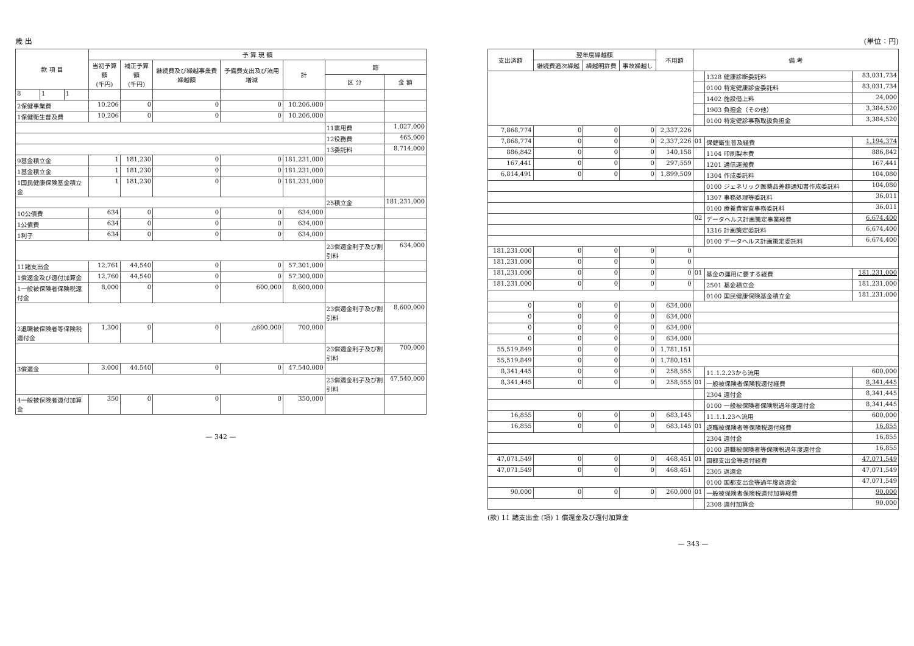歳 出
| 款 項 目 | | | 予 算 現 額 | | | | | | |
| --- | --- | --- | --- | --- | --- | --- | --- | --- | --- |
| | | | 当初予算額 (千円) | 補正予算額 (千円) | 継続費及び繰越事業費繰越額 | 予備費支出及び流用増減 | 計 | 節 | |
| | | | | | | | | 区 分 | 金 額 |
| 8 | 1 | 1 | | | | | | | |
| 2保健事業費 | | | 10,206 | 0 | 0 | 0 | 10,206,000 | | |
| 1保健衛生普及費 | | | 10,206 | 0 | 0 | 0 | 10,206,000 | | |
| | | | | | | | | 11需用費 | 1,027,000 |
| | | | | | | | | 12役務費 | 465,000 |
| | | | | | | | | 13委託料 | 8,714,000 |
| 9基金積立金 | | | 1 | 181,230 | 0 | 0 | 181,231,000 | | |
| 1基金積立金 | | | 1 | 181,230 | 0 | 0 | 181,231,000 | | |
| 1国民健康保険基金積立金 | | | 1 | 181,230 | 0 | 0 | 181,231,000 | | |
| | | | | | | | | 25積立金 | 181,231,000 |
| 10公債費 | | | 634 | 0 | 0 | 0 | 634,000 | | |
| 1公債費 | | | 634 | 0 | 0 | 0 | 634,000 | | |
| 1利子 | | | 634 | 0 | 0 | 0 | 634,000 | | |
| | | | | | | | | 23償還金利子及び割引料 | 634,000 |
| 11諸支出金 | | | 12,761 | 44,540 | 0 | 0 | 57,301,000 | | |
| 1償還金及び還付加算金 | | | 12,760 | 44,540 | 0 | 0 | 57,300,000 | | |
| 1一般被保険者保険税還付金 | | | 8,000 | 0 | 0 | 600,000 | 8,600,000 | | |
| | | | | | | | | 23償還金利子及び割引料 | 8,600,000 |
| 2退職被保険者等保険税還付金 | | | 1,300 | 0 | 0 | △600,000 | 700,000 | | |
| | | | | | | | | 23償還金利子及び割引料 | 700,000 |
| 3償還金 | | | 3,000 | 44,540 | 0 | 0 | 47,540,000 | | |
| | | | | | | | | 23償還金利子及び割引料 | 47,540,000 |
| 4一般被保険者還付加算金 | | | 350 | 0 | 0 | 0 | 350,000 | | |
— 342 —
(単位：円)
| 支出済額 | 翌年度繰越額 | | | 不用額 | 備 考 | | |
| --- | --- | --- | --- | --- | --- | --- | --- |
| | 継続費逓次繰越 | 繰越明許費 | 事故繰越し | | | | |
| | | | | | | 1328 健康診断委託料 | 83,031,734 |
| | | | | | | 0100 特定健康診査委託料 | 83,031,734 |
| | | | | | | 1402 施設借上料 | 24,000 |
| | | | | | | 1903 負担金（その他） | 3,384,520 |
| | | | | | | 0100 特定健診事務取扱負担金 | 3,384,520 |
| 7,868,774 | 0 | 0 | 0 | 2,337,226 | | | |
| 7,868,774 | 0 | 0 | 0 | 2,337,226 | 01 | 保健衛生普及経費 | 1,194,374 |
| 886,842 | 0 | 0 | 0 | 140,158 | | 1104 印刷製本費 | 886,842 |
| 167,441 | 0 | 0 | 0 | 297,559 | | 1201 通信運搬費 | 167,441 |
| 6,814,491 | 0 | 0 | 0 | 1,899,509 | | 1304 作成委託料 | 104,080 |
| | | | | | | 0100 ジェネリック医薬品差額通知書作成委託料 | 104,080 |
| | | | | | | 1307 事務処理等委託料 | 36,011 |
| | | | | | | 0100 療養費審査事務委託料 | 36,011 |
| | | | | | 02 | データヘルス計画策定事業経費 | 6,674,400 |
| | | | | | | 1316 計画策定委託料 | 6,674,400 |
| | | | | | | 0100 データヘルス計画策定委託料 | 6,674,400 |
| 181,231,000 | 0 | 0 | 0 | 0 | | | |
| 181,231,000 | 0 | 0 | 0 | 0 | | | |
| 181,231,000 | 0 | 0 | 0 | 0 | 01 | 基金の運用に要する経費 | 181,231,000 |
| 181,231,000 | 0 | 0 | 0 | 0 | | 2501 基金積立金 | 181,231,000 |
| | | | | | | 0100 国民健康保険基金積立金 | 181,231,000 |
| 0 | 0 | 0 | 0 | 634,000 | | | |
| 0 | 0 | 0 | 0 | 634,000 | | | |
| 0 | 0 | 0 | 0 | 634,000 | | | |
| 0 | 0 | 0 | 0 | 634,000 | | | |
| 55,519,849 | 0 | 0 | 0 | 1,781,151 | | | |
| 55,519,849 | 0 | 0 | 0 | 1,780,151 | | | |
| 8,341,445 | 0 | 0 | 0 | 258,555 | | 11.1.2.23から流用 | 600,000 |
| 8,341,445 | 0 | 0 | 0 | 258,555 | 01 | 一般被保険者保険税還付経費 | 8,341,445 |
| | | | | | | 2304 還付金 | 8,341,445 |
| | | | | | | 0100 一般被保険者保険税過年度還付金 | 8,341,445 |
| 16,855 | 0 | 0 | 0 | 683,145 | | 11.1.1.23へ流用 | 600,000 |
| 16,855 | 0 | 0 | 0 | 683,145 | 01 | 退職被保険者等保険税還付経費 | 16,855 |
| | | | | | | 2304 還付金 | 16,855 |
| | | | | | | 0100 退職被保険者等保険税過年度還付金 | 16,855 |
| 47,071,549 | 0 | 0 | 0 | 468,451 | 01 | 国都支出金等還付経費 | 47,071,549 |
| 47,071,549 | 0 | 0 | 0 | 468,451 | | 2305 返還金 | 47,071,549 |
| | | | | | | 0100 国都支出金等過年度返還金 | 47,071,549 |
| 90,000 | 0 | 0 | 0 | 260,000 | 01 | 一般被保険者保険税還付加算経費 | 90,000 |
| | | | | | | 2308 還付加算金 | 90,000 |
(款) 11 諸支出金 (項) 1 償還金及び還付加算金
— 343 —